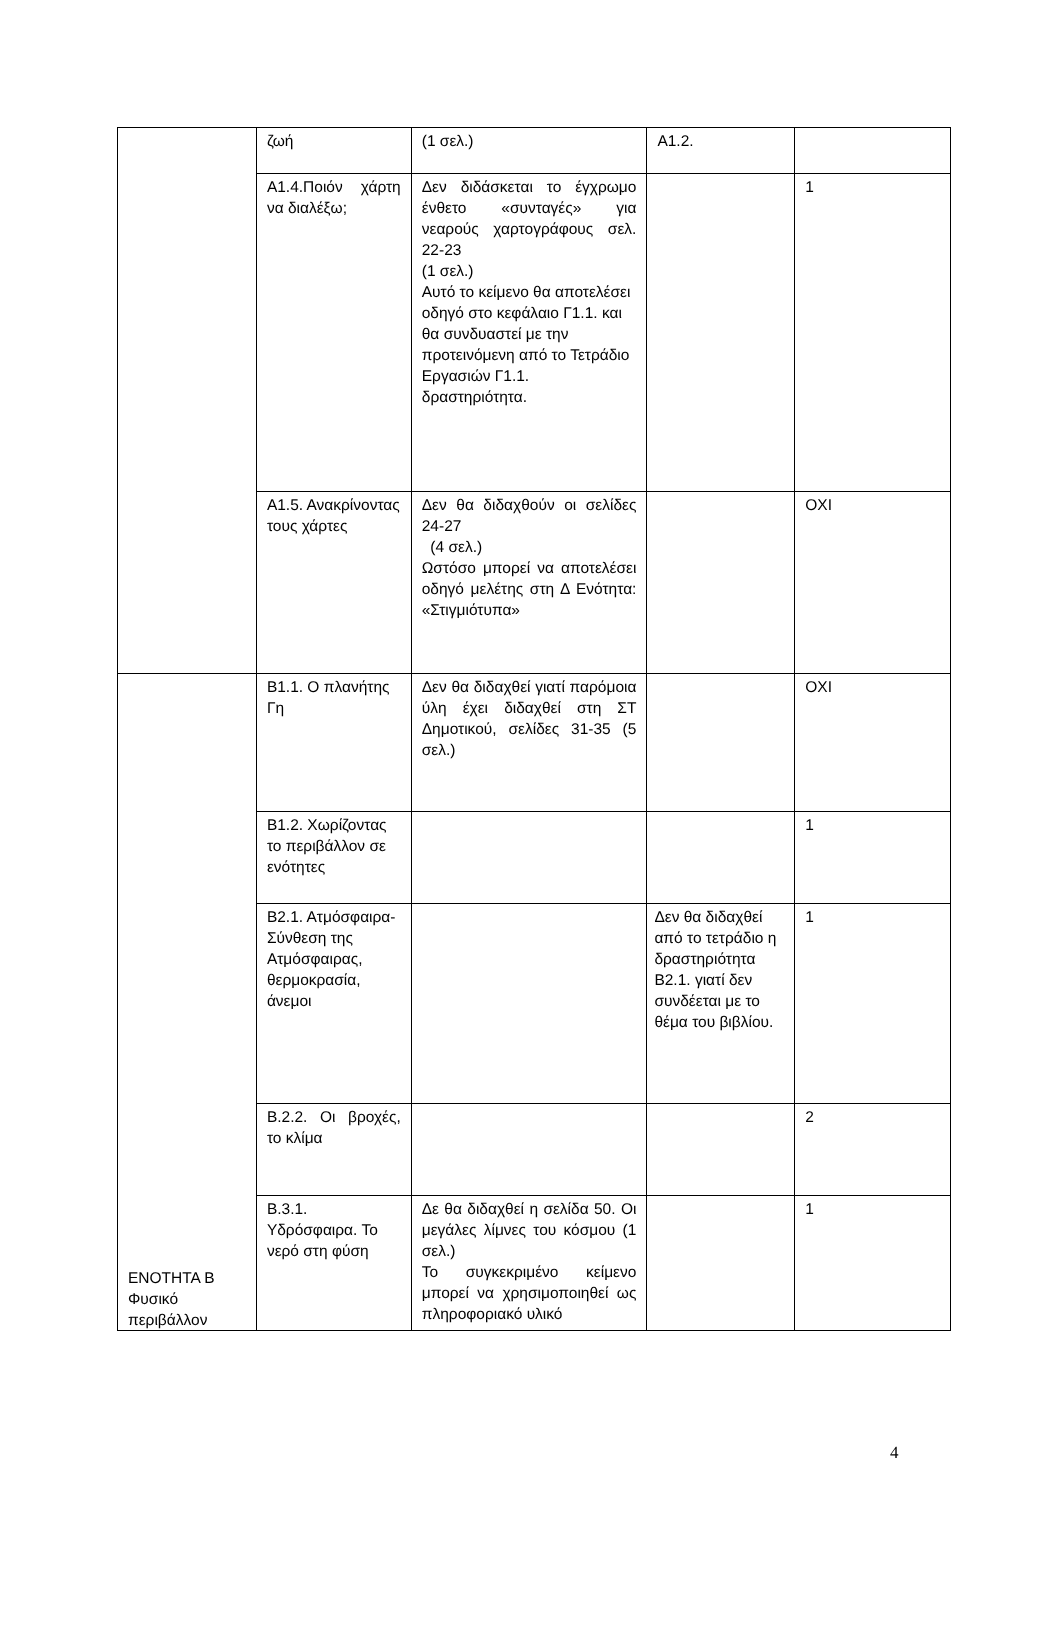| | ζωή | (1 σελ.) | Α1.2. | |
| | Α1.4.Ποιόν χάρτη να διαλέξω; | Δεν διδάσκεται το έγχρωμο ένθετο «συνταγές» για νεαρούς χαρτογράφους σελ. 22-23 (1 σελ.) Αυτό το κείμενο θα αποτελέσει οδηγό στο κεφάλαιο Γ1.1. και θα συνδυαστεί με την προτεινόμενη από το Τετράδιο Εργασιών Γ1.1. δραστηριότητα. | | 1 |
| | Α1.5. Ανακρίνοντας τους χάρτες | Δεν θα διδαχθούν οι σελίδες 24-27 (4 σελ.) Ωστόσο μπορεί να αποτελέσει οδηγό μελέτης στη Δ Ενότητα: «Στιγμιότυπα» | | ΟΧΙ |
| ΕΝΟΤΗΤΑ Β Φυσικό περιβάλλον | Β1.1. Ο πλανήτης Γη | Δεν θα διδαχθεί γιατί παρόμοια ύλη έχει διδαχθεί στη ΣΤ Δημοτικού, σελίδες 31-35 (5 σελ.) | | ΟΧΙ |
| | Β1.2. Χωρίζοντας το περιβάλλον σε ενότητες | | | 1 |
| | Β2.1. Ατμόσφαιρα-Σύνθεση της Ατμόσφαιρας, θερμοκρασία, άνεμοι | | Δεν θα διδαχθεί από το τετράδιο η δραστηριότητα Β2.1. γιατί δεν συνδέεται με το θέμα του βιβλίου. | 1 |
| | Β.2.2. Οι βροχές, το κλίμα | | | 2 |
| | Β.3.1. Υδρόσφαιρα. Το νερό στη φύση | Δε θα διδαχθεί η σελίδα 50. Οι μεγάλες λίμνες του κόσμου (1 σελ.) Το συγκεκριμένο κείμενο μπορεί να χρησιμοποιηθεί ως πληροφοριακό υλικό | | 1 |
4